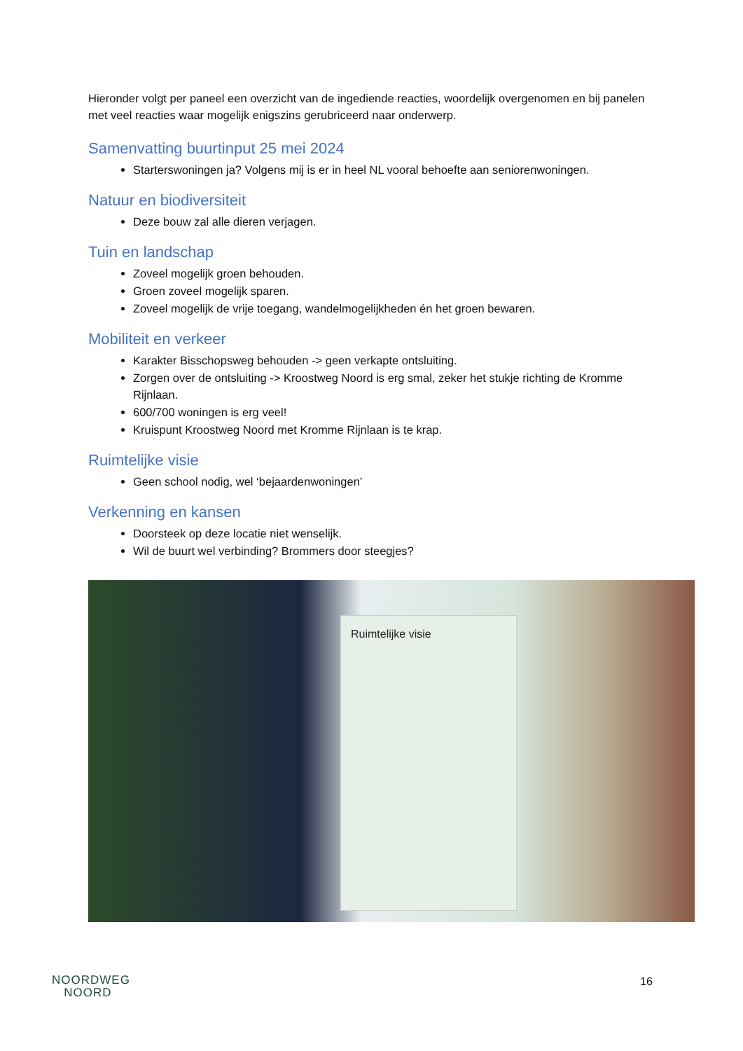Hieronder volgt per paneel een overzicht van de ingediende reacties, woordelijk overgenomen en bij panelen met veel reacties waar mogelijk enigszins gerubriceerd naar onderwerp.
Samenvatting buurtinput 25 mei 2024
Starterswoningen ja? Volgens mij is er in heel NL vooral behoefte aan seniorenwoningen.
Natuur en biodiversiteit
Deze bouw zal alle dieren verjagen.
Tuin en landschap
Zoveel mogelijk groen behouden.
Groen zoveel mogelijk sparen.
Zoveel mogelijk de vrije toegang, wandelmogelijkheden én het groen bewaren.
Mobiliteit en verkeer
Karakter Bisschopsweg behouden -> geen verkapte ontsluiting.
Zorgen over de ontsluiting -> Kroostweg Noord is erg smal, zeker het stukje richting de Kromme Rijnlaan.
600/700 woningen is erg veel!
Kruispunt Kroostweg Noord met Kromme Rijnlaan is te krap.
Ruimtelijke visie
Geen school nodig, wel ‘bejaardenwoningen’
Verkenning en kansen
Doorsteek op deze locatie niet wenselijk.
Wil de buurt wel verbinding? Brommers door steegjes?
Ruimtelijke visie
NOORDWEG
NOORD
16